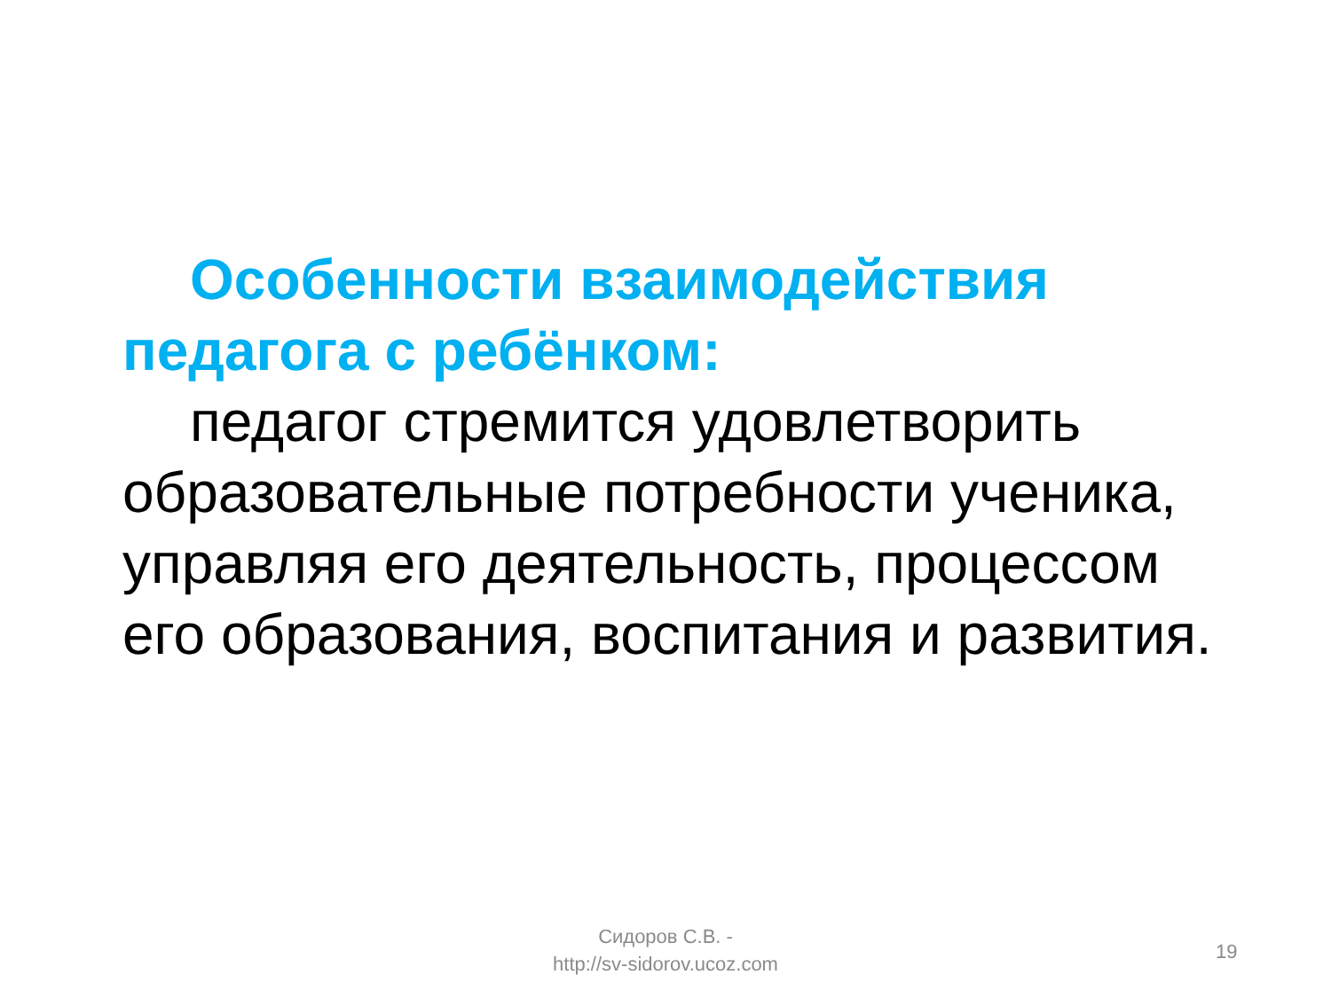Особенности взаимодействия педагога с ребёнком:
педагог стремится удовлетворить образовательные потребности ученика, управляя его деятельность, процессом его образования, воспитания и развития.
Сидоров С.В. -
http://sv-sidorov.ucoz.com
19